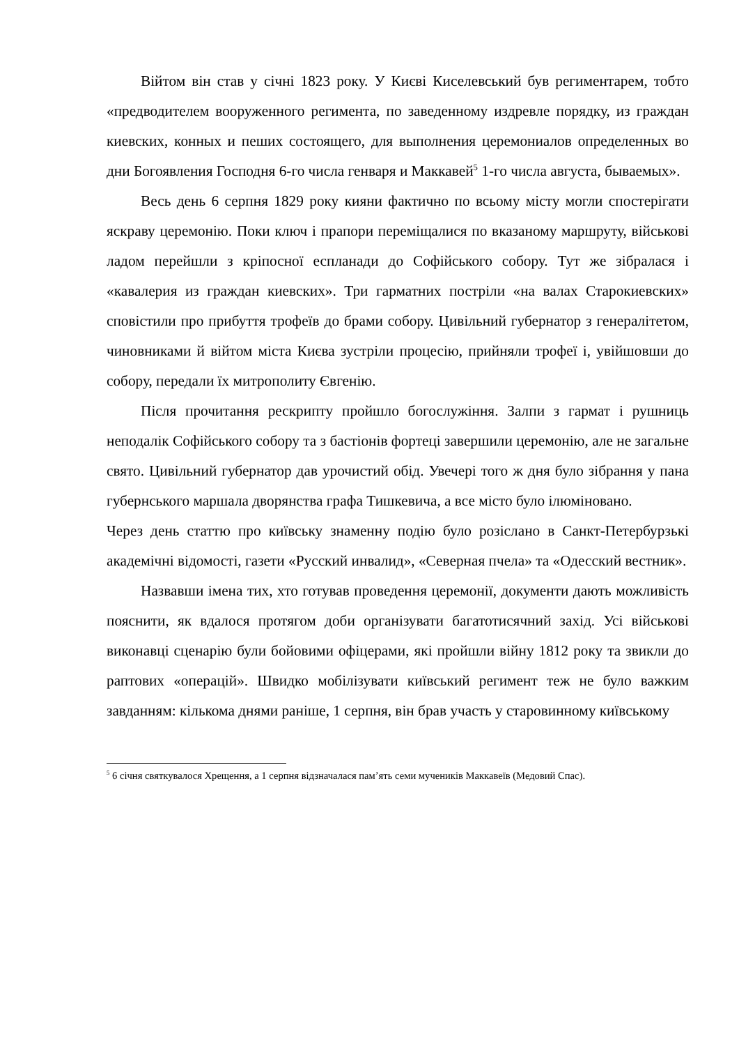Війтом він став у січні 1823 року. У Києві Киселевський був региментарем, тобто «предводителем вооруженного регимента, по заведенному издревле порядку, из граждан киевских, конных и пеших состоящего, для выполнения церемониалов определенных во дни Богоявления Господня 6-го числа генваря и Маккавей<sup>5</sup> 1-го числа августа, бываемых».
Весь день 6 серпня 1829 року кияни фактично по всьому місту могли спостерігати яскраву церемонію. Поки ключ і прапори переміщалися по вказаному маршруту, військові ладом перейшли з кріпосної еспланади до Софійського собору. Тут же зібралася і «кавалерия из граждан киевских». Три гарматних постріли «на валах Старокиевских» сповістили про прибуття трофеїв до брами собору. Цивільний губернатор з генералітетом, чиновниками й війтом міста Києва зустріли процесію, прийняли трофеї і, увійшовши до собору, передали їх митрополиту Євгенію.
Після прочитання рескрипту пройшло богослужіння. Залпи з гармат і рушниць неподалік Софійського собору та з бастіонів фортеці завершили церемонію, але не загальне свято. Цивільний губернатор дав урочистий обід. Увечері того ж дня було зібрання у пана губернського маршала дворянства графа Тишкевича, а все місто було ілюміновано.
Через день статтю про київську знаменну подію було розіслано в Санкт-Петербурзькі академічні відомості, газети «Русский инвалид», «Северная пчела» та «Одесский вестник».
Назвавши імена тих, хто готував проведення церемонії, документи дають можливість пояснити, як вдалося протягом доби організувати багатотисячний захід. Усі військові виконавці сценарію були бойовими офіцерами, які пройшли війну 1812 року та звикли до раптових «операцій». Швидко мобілізувати київський регимент теж не було важким завданням: кількома днями раніше, 1 серпня, він брав участь у старовинному київському
<sup>5</sup> 6 січня святкувалося Хрещення, а 1 серпня відзначалася пам’ять семи мучеників Маккавеїв (Медовий Спас).